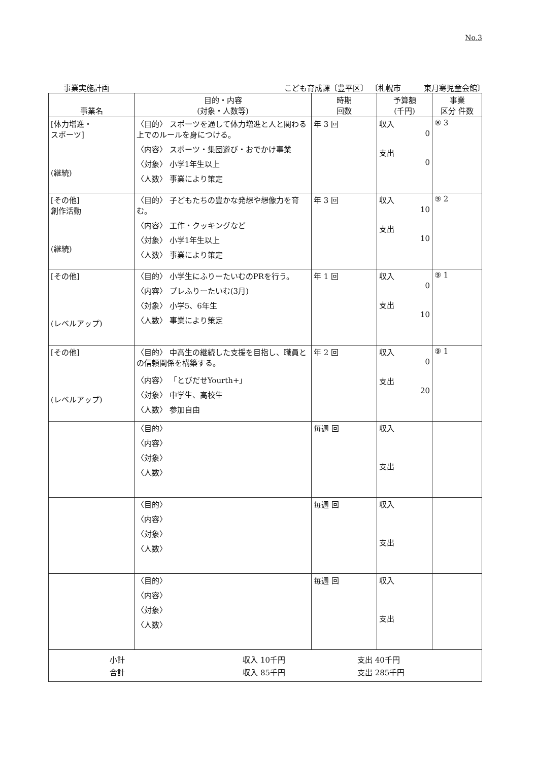No.3
事業実施計画 こども育成課〔豊平区〕 〔札幌市　　　東月寒児童会館〕
| 事業名 | 目的・内容 (対象・人数等) | 時期 回数 | 予算額 (千円) | 事業 区分 件数 |
| --- | --- | --- | --- | --- |
| [体力増進・ スポーツ] (継続) | 〈目的〉 スポーツを通して体力増進と人と関わる上でのルールを身につける。 〈内容〉 スポーツ・集団遊び・おでかけ事業 〈対象〉 小学1年生以上 〈人数〉 事業により策定 | 年 3 回 | 収入 0 支出 0 | ⑧ 3 |
| [その他] 創作活動 (継続) | 〈目的〉 子どもたちの豊かな発想や想像力を育む。 〈内容〉 工作・クッキングなど 〈対象〉 小学1年生以上 〈人数〉 事業により策定 | 年 3 回 | 収入 10 支出 10 | ⑨ 2 |
| [その他] (レベルアップ) | 〈目的〉 小学生にふりーたいむのPRを行う。 〈内容〉 プレふりーたいむ(3月) 〈対象〉 小学5、6年生 〈人数〉 事業により策定 | 年 1 回 | 収入 0 支出 10 | ⑨ 1 |
| [その他] (レベルアップ) | 〈目的〉 中高生の継続した支援を目指し、職員との信頼関係を構築する。 〈内容〉 「とびだせYourth+」 〈対象〉 中学生、高校生 〈人数〉 参加自由 | 年 2 回 | 収入 0 支出 20 | ⑨ 1 |
| | 〈目的〉 〈内容〉 〈対象〉 〈人数〉 | 毎週 回 | 収入 支出 | |
| | 〈目的〉 〈内容〉 〈対象〉 〈人数〉 | 毎週 回 | 収入 支出 | |
| | 〈目的〉 〈内容〉 〈対象〉 〈人数〉 | 毎週 回 | 収入 支出 | |
| / 小計 / 収入 10千円 / 支出 40千円 / / 合計 / 収入 85千円 / 支出 285千円 / | | | | |